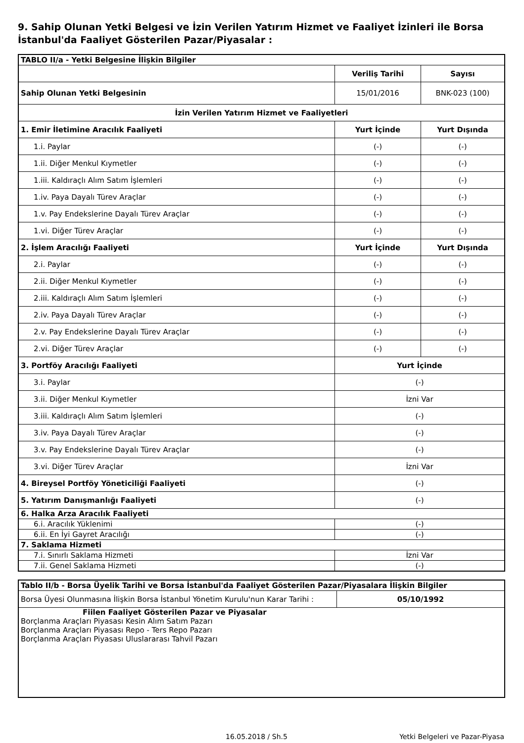9. Sahip Olunan Yetki Belgesi ve İzin Verilen Yatırım Hizmet ve Faaliyet İzinleri ile Borsa İstanbul'da Faaliyet Gösterilen Pazar/Piyasalar :
| TABLO II/a - Yetki Belgesine İlişkin Bilgiler | | |
| | Veriliş Tarihi | Sayısı |
| Sahip Olunan Yetki Belgesinin | 15/01/2016 | BNK-023 (100) |
| İzin Verilen Yatırım Hizmet ve Faaliyetleri | | |
| 1. Emir İletimine Aracılık Faaliyeti | Yurt İçinde | Yurt Dışında |
| 1.i. Paylar | (-) | (-) |
| 1.ii. Diğer Menkul Kıymetler | (-) | (-) |
| 1.iii. Kaldıraçlı Alım Satım İşlemleri | (-) | (-) |
| 1.iv. Paya Dayalı Türev Araçlar | (-) | (-) |
| 1.v. Pay Endekslerine Dayalı Türev Araçlar | (-) | (-) |
| 1.vi. Diğer Türev Araçlar | (-) | (-) |
| 2. İşlem Aracılığı Faaliyeti | Yurt İçinde | Yurt Dışında |
| 2.i. Paylar | (-) | (-) |
| 2.ii. Diğer Menkul Kıymetler | (-) | (-) |
| 2.iii. Kaldıraçlı Alım Satım İşlemleri | (-) | (-) |
| 2.iv. Paya Dayalı Türev Araçlar | (-) | (-) |
| 2.v. Pay Endekslerine Dayalı Türev Araçlar | (-) | (-) |
| 2.vi. Diğer Türev Araçlar | (-) | (-) |
| 3. Portföy Aracılığı Faaliyeti | Yurt İçinde | |
| 3.i. Paylar | (-) | |
| 3.ii. Diğer Menkul Kıymetler | İzni Var | |
| 3.iii. Kaldıraçlı Alım Satım İşlemleri | (-) | |
| 3.iv. Paya Dayalı Türev Araçlar | (-) | |
| 3.v. Pay Endekslerine Dayalı Türev Araçlar | (-) | |
| 3.vi. Diğer Türev Araçlar | İzni Var | |
| 4. Bireysel Portföy Yöneticiliği Faaliyeti | (-) | |
| 5. Yatırım Danışmanlığı Faaliyeti | (-) | |
| 6. Halka Arza Aracılık Faaliyeti | | |
| 6.i. Aracılık Yüklenimi | (-) | |
| 6.ii. En İyi Gayret Aracılığı | (-) | |
| 7. Saklama Hizmeti | | |
| 7.i. Sınırlı Saklama Hizmeti | İzni Var | |
| 7.ii. Genel Saklama Hizmeti | (-) | |
| Tablo II/b - Borsa Üyelik Tarihi ve Borsa İstanbul'da Faaliyet Gösterilen Pazar/Piyasalara İlişkin Bilgiler | |
| Borsa Üyesi Olunmasına İlişkin Borsa İstanbul Yönetim Kurulu'nun Karar Tarihi : | 05/10/1992 |
| Fiilen Faaliyet Gösterilen Pazar ve Piyasalar Borçlanma Araçları Piyasası Kesin Alım Satım Pazarı Borçlanma Araçları Piyasası Repo - Ters Repo Pazarı Borçlanma Araçları Piyasası Uluslararası Tahvil Pazarı | |
16.05.2018 / Sh.5 Yetki Belgeleri ve Pazar-Piyasa